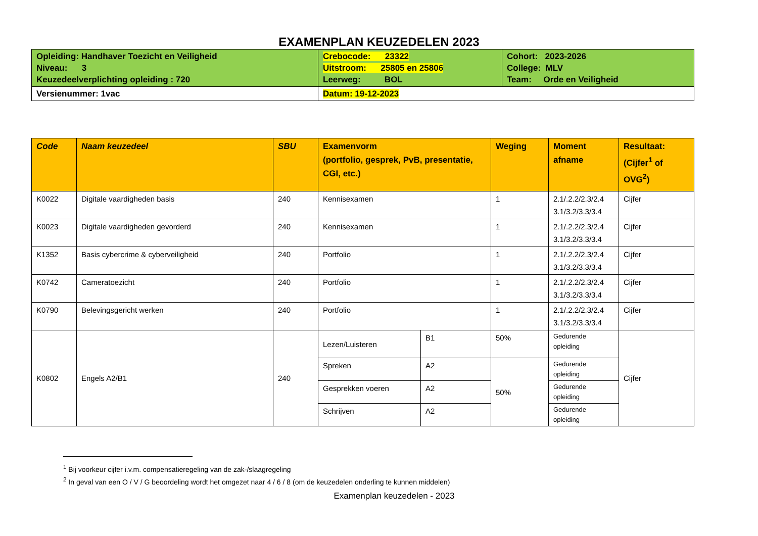EXAMENPLAN KEUZEDELEN 2023
| Opleiding: Handhaver Toezicht en Veiligheid Niveau: 3 Keuzedeelverplichting opleiding : 720 | Crebocode: 23322 Uitstroom: 25805 en 25806 Leerweg: BOL | Cohort: 2023-2026 College: MLV Team: Orde en Veiligheid |
| Versienummer: 1vac | Datum: 19-12-2023 | |
| Code | Naam keuzedeel | SBU | Examenvorm (portfolio, gesprek, PvB, presentatie, CGI, etc.) | | Weging | Moment afname | Resultaat: (Cijfer<sup>1</sup> of OVG<sup>2</sup>) |
| --- | --- | --- | --- | --- | --- | --- | --- |
| K0022 | Digitale vaardigheden basis | 240 | Kennisexamen | | 1 | 2.1/.2.2/2.3/2.4 3.1/3.2/3.3/3.4 | Cijfer |
| K0023 | Digitale vaardigheden gevorderd | 240 | Kennisexamen | | 1 | 2.1/.2.2/2.3/2.4 3.1/3.2/3.3/3.4 | Cijfer |
| K1352 | Basis cybercrime & cyberveiligheid | 240 | Portfolio | | 1 | 2.1/.2.2/2.3/2.4 3.1/3.2/3.3/3.4 | Cijfer |
| K0742 | Cameratoezicht | 240 | Portfolio | | 1 | 2.1/.2.2/2.3/2.4 3.1/3.2/3.3/3.4 | Cijfer |
| K0790 | Belevingsgericht werken | 240 | Portfolio | | 1 | 2.1/.2.2/2.3/2.4 3.1/3.2/3.3/3.4 | Cijfer |
| K0802 | Engels A2/B1 | 240 | Lezen/Luisteren | B1 | 50% | Gedurende opleiding | Cijfer |
| | | | Spreken | A2 | 50% | Gedurende opleiding | |
| | | | Gesprekken voeren | A2 | | Gedurende opleiding | |
| | | | Schrijven | A2 | | Gedurende opleiding | |
<sup>1</sup> Bij voorkeur cijfer i.v.m. compensatieregeling van de zak-/slaagregeling
<sup>2</sup> In geval van een O / V / G beoordeling wordt het omgezet naar 4 / 6 / 8 (om de keuzedelen onderling te kunnen middelen)
Examenplan keuzedelen - 2023